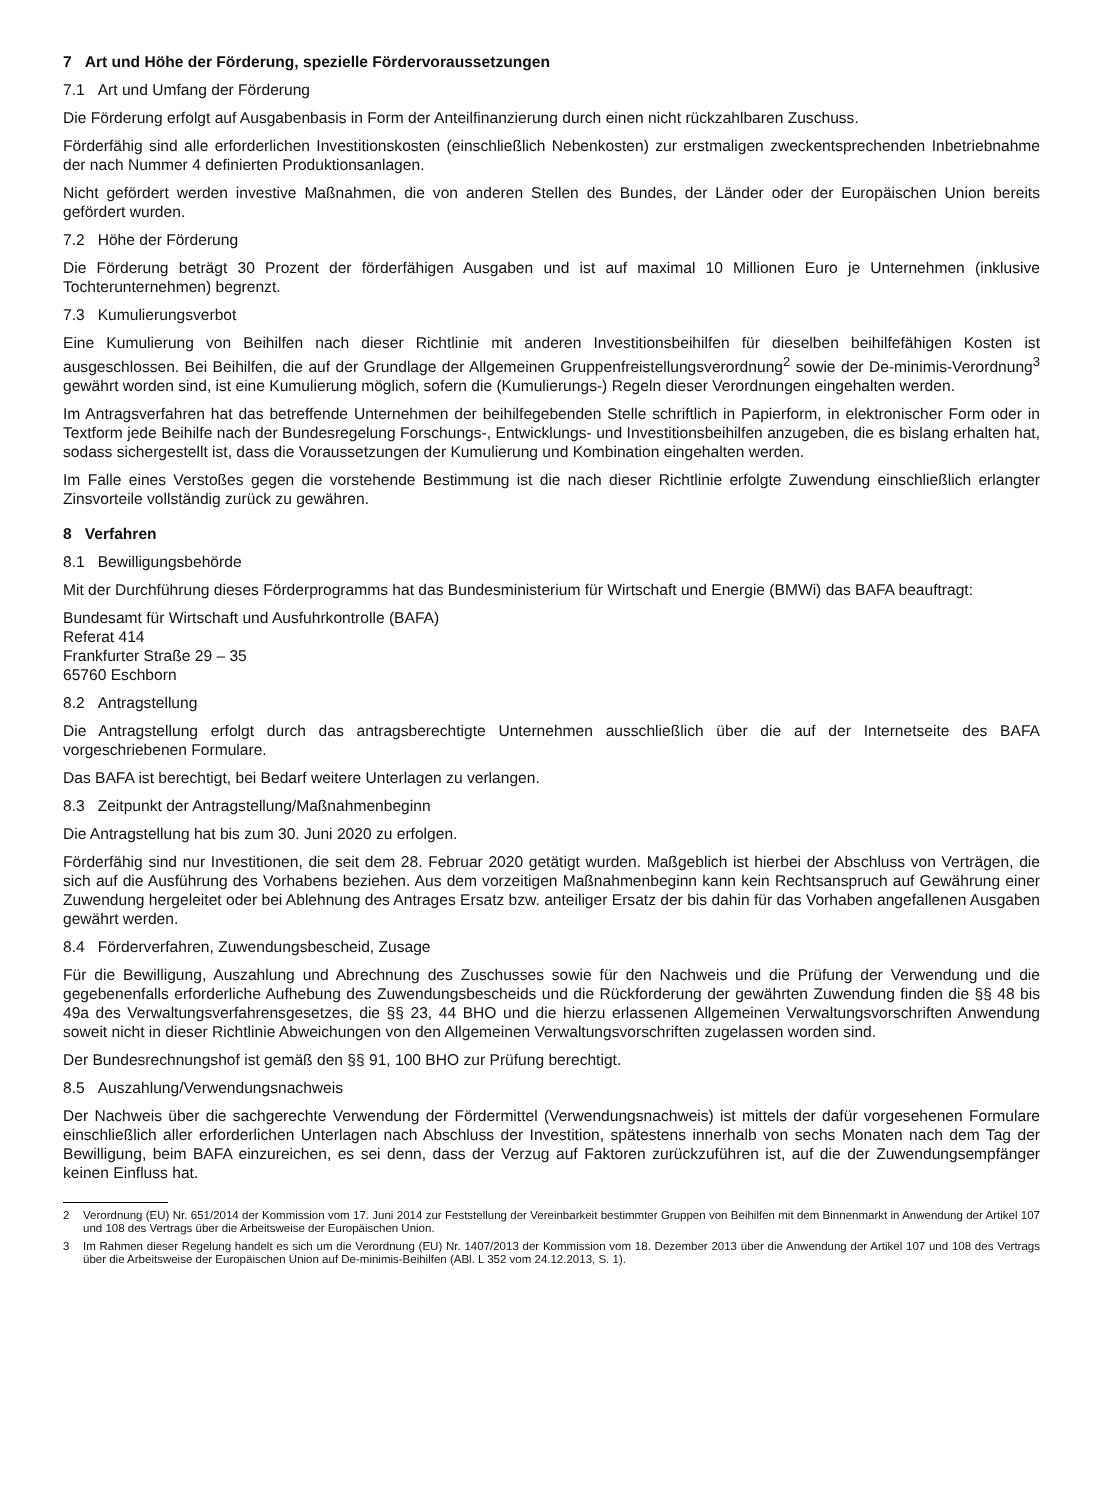7 Art und Höhe der Förderung, spezielle Fördervoraussetzungen
7.1 Art und Umfang der Förderung
Die Förderung erfolgt auf Ausgabenbasis in Form der Anteilfinanzierung durch einen nicht rückzahlbaren Zuschuss.
Förderfähig sind alle erforderlichen Investitionskosten (einschließlich Nebenkosten) zur erstmaligen zweckentsprechenden Inbetriebnahme der nach Nummer 4 definierten Produktionsanlagen.
Nicht gefördert werden investive Maßnahmen, die von anderen Stellen des Bundes, der Länder oder der Europäischen Union bereits gefördert wurden.
7.2 Höhe der Förderung
Die Förderung beträgt 30 Prozent der förderfähigen Ausgaben und ist auf maximal 10 Millionen Euro je Unternehmen (inklusive Tochterunternehmen) begrenzt.
7.3 Kumulierungsverbot
Eine Kumulierung von Beihilfen nach dieser Richtlinie mit anderen Investitionsbeihilfen für dieselben beihilfefähigen Kosten ist ausgeschlossen. Bei Beihilfen, die auf der Grundlage der Allgemeinen Gruppenfreistellungsverordnung<sup>2</sup> sowie der De-minimis-Verordnung<sup>3</sup> gewährt worden sind, ist eine Kumulierung möglich, sofern die (Kumulierungs-) Regeln dieser Verordnungen eingehalten werden.
Im Antragsverfahren hat das betreffende Unternehmen der beihilfegebenden Stelle schriftlich in Papierform, in elektronischer Form oder in Textform jede Beihilfe nach der Bundesregelung Forschungs-, Entwicklungs- und Investitionsbeihilfen anzugeben, die es bislang erhalten hat, sodass sichergestellt ist, dass die Voraussetzungen der Kumulierung und Kombination eingehalten werden.
Im Falle eines Verstoßes gegen die vorstehende Bestimmung ist die nach dieser Richtlinie erfolgte Zuwendung einschließlich erlangter Zinsvorteile vollständig zurück zu gewähren.
8 Verfahren
8.1 Bewilligungsbehörde
Mit der Durchführung dieses Förderprogramms hat das Bundesministerium für Wirtschaft und Energie (BMWi) das BAFA beauftragt:
Bundesamt für Wirtschaft und Ausfuhrkontrolle (BAFA)
Referat 414
Frankfurter Straße 29 – 35
65760 Eschborn
8.2 Antragstellung
Die Antragstellung erfolgt durch das antragsberechtigte Unternehmen ausschließlich über die auf der Internetseite des BAFA vorgeschriebenen Formulare.
Das BAFA ist berechtigt, bei Bedarf weitere Unterlagen zu verlangen.
8.3 Zeitpunkt der Antragstellung/Maßnahmenbeginn
Die Antragstellung hat bis zum 30. Juni 2020 zu erfolgen.
Förderfähig sind nur Investitionen, die seit dem 28. Februar 2020 getätigt wurden. Maßgeblich ist hierbei der Abschluss von Verträgen, die sich auf die Ausführung des Vorhabens beziehen. Aus dem vorzeitigen Maßnahmenbeginn kann kein Rechtsanspruch auf Gewährung einer Zuwendung hergeleitet oder bei Ablehnung des Antrages Ersatz bzw. anteiliger Ersatz der bis dahin für das Vorhaben angefallenen Ausgaben gewährt werden.
8.4 Förderverfahren, Zuwendungsbescheid, Zusage
Für die Bewilligung, Auszahlung und Abrechnung des Zuschusses sowie für den Nachweis und die Prüfung der Verwendung und die gegebenenfalls erforderliche Aufhebung des Zuwendungsbescheids und die Rückforderung der gewährten Zuwendung finden die §§ 48 bis 49a des Verwaltungsverfahrensgesetzes, die §§ 23, 44 BHO und die hierzu erlassenen Allgemeinen Verwaltungsvorschriften Anwendung soweit nicht in dieser Richtlinie Abweichungen von den Allgemeinen Verwaltungsvorschriften zugelassen worden sind.
Der Bundesrechnungshof ist gemäß den §§ 91, 100 BHO zur Prüfung berechtigt.
8.5 Auszahlung/Verwendungsnachweis
Der Nachweis über die sachgerechte Verwendung der Fördermittel (Verwendungsnachweis) ist mittels der dafür vorgesehenen Formulare einschließlich aller erforderlichen Unterlagen nach Abschluss der Investition, spätestens innerhalb von sechs Monaten nach dem Tag der Bewilligung, beim BAFA einzureichen, es sei denn, dass der Verzug auf Faktoren zurückzuführen ist, auf die der Zuwendungsempfänger keinen Einfluss hat.
2 Verordnung (EU) Nr. 651/2014 der Kommission vom 17. Juni 2014 zur Feststellung der Vereinbarkeit bestimmter Gruppen von Beihilfen mit dem Binnenmarkt in Anwendung der Artikel 107 und 108 des Vertrags über die Arbeitsweise der Europäischen Union.
3 Im Rahmen dieser Regelung handelt es sich um die Verordnung (EU) Nr. 1407/2013 der Kommission vom 18. Dezember 2013 über die Anwendung der Artikel 107 und 108 des Vertrags über die Arbeitsweise der Europäischen Union auf De-minimis-Beihilfen (ABl. L 352 vom 24.12.2013, S. 1).